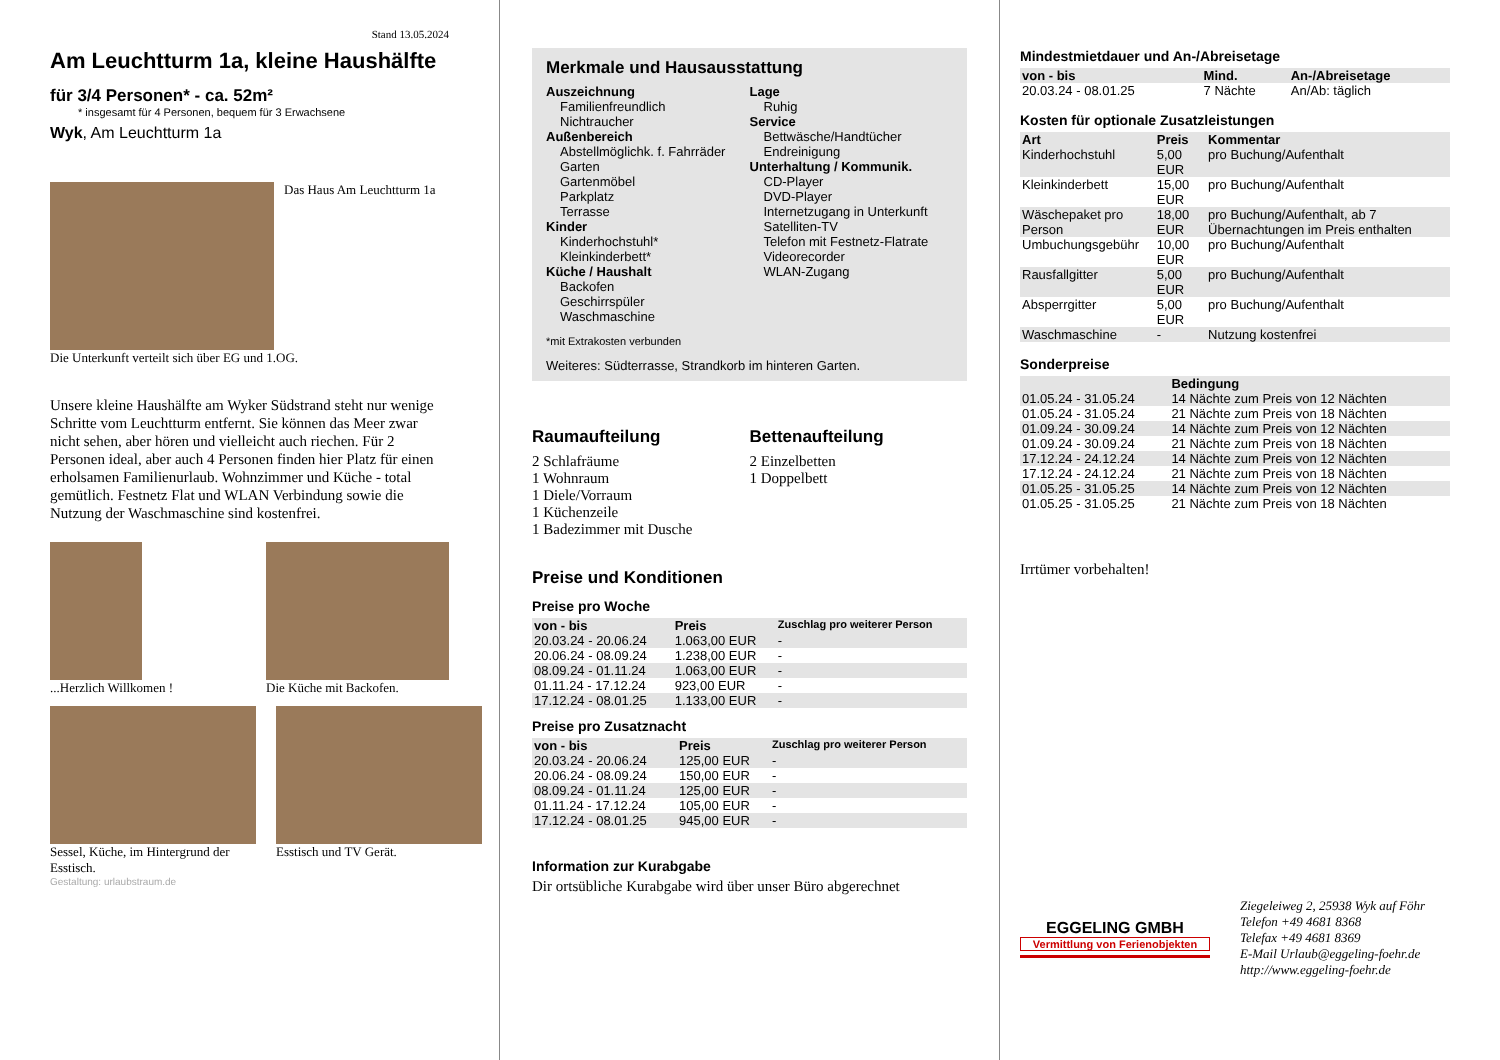Stand 13.05.2024
Am Leuchtturm 1a, kleine Haushälfte
für 3/4 Personen* - ca. 52m²
* insgesamt für 4 Personen, bequem für 3 Erwachsene
Wyk, Am Leuchtturm 1a
Das Haus Am Leuchtturm 1a
Die Unterkunft verteilt sich über EG und 1.OG.
Unsere kleine Haushälfte am Wyker Südstrand steht nur wenige Schritte vom Leuchtturm entfernt. Sie können das Meer zwar nicht sehen, aber hören und vielleicht auch riechen. Für 2 Personen ideal, aber auch 4 Personen finden hier Platz für einen erholsamen Familienurlaub. Wohnzimmer und Küche - total gemütlich. Festnetz Flat und WLAN Verbindung sowie die Nutzung der Waschmaschine sind kostenfrei.
...Herzlich Willkomen ! Die Küche mit Backofen.
Sessel, Küche, im Hintergrund der Esstisch.
Esstisch und TV Gerät.
Gestaltung: urlaubstraum.de
Merkmale und Hausausstattung
Auszeichnung
Familienfreundlich
Nichtraucher
Außenbereich
Abstellmöglichk. f. Fahrräder
Garten
Gartenmöbel
Parkplatz
Terrasse
Kinder
Kinderhochstuhl*
Kleinkinderbett*
Küche / Haushalt
Backofen
Geschirrspüler
Waschmaschine
Lage
Ruhig
Service
Bettwäsche/Handtücher
Endreinigung
Unterhaltung / Kommunik.
CD-Player
DVD-Player
Internetzugang in Unterkunft
Satelliten-TV
Telefon mit Festnetz-Flatrate
Videorecorder
WLAN-Zugang
*mit Extrakosten verbunden
Weiteres: Südterrasse, Strandkorb im hinteren Garten.
Raumaufteilung
2 Schlafräume
1 Wohnraum
1 Diele/Vorraum
1 Küchenzeile
1 Badezimmer mit Dusche
Bettenaufteilung
2 Einzelbetten
1 Doppelbett
Preise und Konditionen
Preise pro Woche
| von - bis | Preis | Zuschlag pro weiterer Person |
| --- | --- | --- |
| 20.03.24 - 20.06.24 | 1.063,00 EUR | - |
| 20.06.24 - 08.09.24 | 1.238,00 EUR | - |
| 08.09.24 - 01.11.24 | 1.063,00 EUR | - |
| 01.11.24 - 17.12.24 | 923,00 EUR | - |
| 17.12.24 - 08.01.25 | 1.133,00 EUR | - |
Preise pro Zusatznacht
| von - bis | Preis | Zuschlag pro weiterer Person |
| --- | --- | --- |
| 20.03.24 - 20.06.24 | 125,00 EUR | - |
| 20.06.24 - 08.09.24 | 150,00 EUR | - |
| 08.09.24 - 01.11.24 | 125,00 EUR | - |
| 01.11.24 - 17.12.24 | 105,00 EUR | - |
| 17.12.24 - 08.01.25 | 945,00 EUR | - |
Information zur Kurabgabe
Dir ortsübliche Kurabgabe wird über unser Büro abgerechnet
Mindestmietdauer und An-/Abreisetage
| von - bis | Mind. | An-/Abreisetage |
| --- | --- | --- |
| 20.03.24 - 08.01.25 | 7 Nächte | An/Ab: täglich |
Kosten für optionale Zusatzleistungen
| Art | Preis | Kommentar |
| --- | --- | --- |
| Kinderhochstuhl | 5,00 EUR | pro Buchung/Aufenthalt |
| Kleinkinderbett | 15,00 EUR | pro Buchung/Aufenthalt |
| Wäschepaket pro Person | 18,00 EUR | pro Buchung/Aufenthalt, ab 7 Übernachtungen im Preis enthalten |
| Umbuchungsgebühr | 10,00 EUR | pro Buchung/Aufenthalt |
| Rausfallgitter | 5,00 EUR | pro Buchung/Aufenthalt |
| Absperrgitter | 5,00 EUR | pro Buchung/Aufenthalt |
| Waschmaschine | - | Nutzung kostenfrei |
Sonderpreise
| | Bedingung |
| --- | --- |
| 01.05.24 - 31.05.24 | 14 Nächte zum Preis von 12 Nächten |
| 01.05.24 - 31.05.24 | 21 Nächte zum Preis von 18 Nächten |
| 01.09.24 - 30.09.24 | 14 Nächte zum Preis von 12 Nächten |
| 01.09.24 - 30.09.24 | 21 Nächte zum Preis von 18 Nächten |
| 17.12.24 - 24.12.24 | 14 Nächte zum Preis von 12 Nächten |
| 17.12.24 - 24.12.24 | 21 Nächte zum Preis von 18 Nächten |
| 01.05.25 - 31.05.25 | 14 Nächte zum Preis von 12 Nächten |
| 01.05.25 - 31.05.25 | 21 Nächte zum Preis von 18 Nächten |
Irrtümer vorbehalten!
EGGELING GMBH
Vermittlung von Ferienobjekten
Ziegeleiweg 2, 25938 Wyk auf Föhr
Telefon +49 4681 8368
Telefax +49 4681 8369
E-Mail Urlaub@eggeling-foehr.de
http://www.eggeling-foehr.de